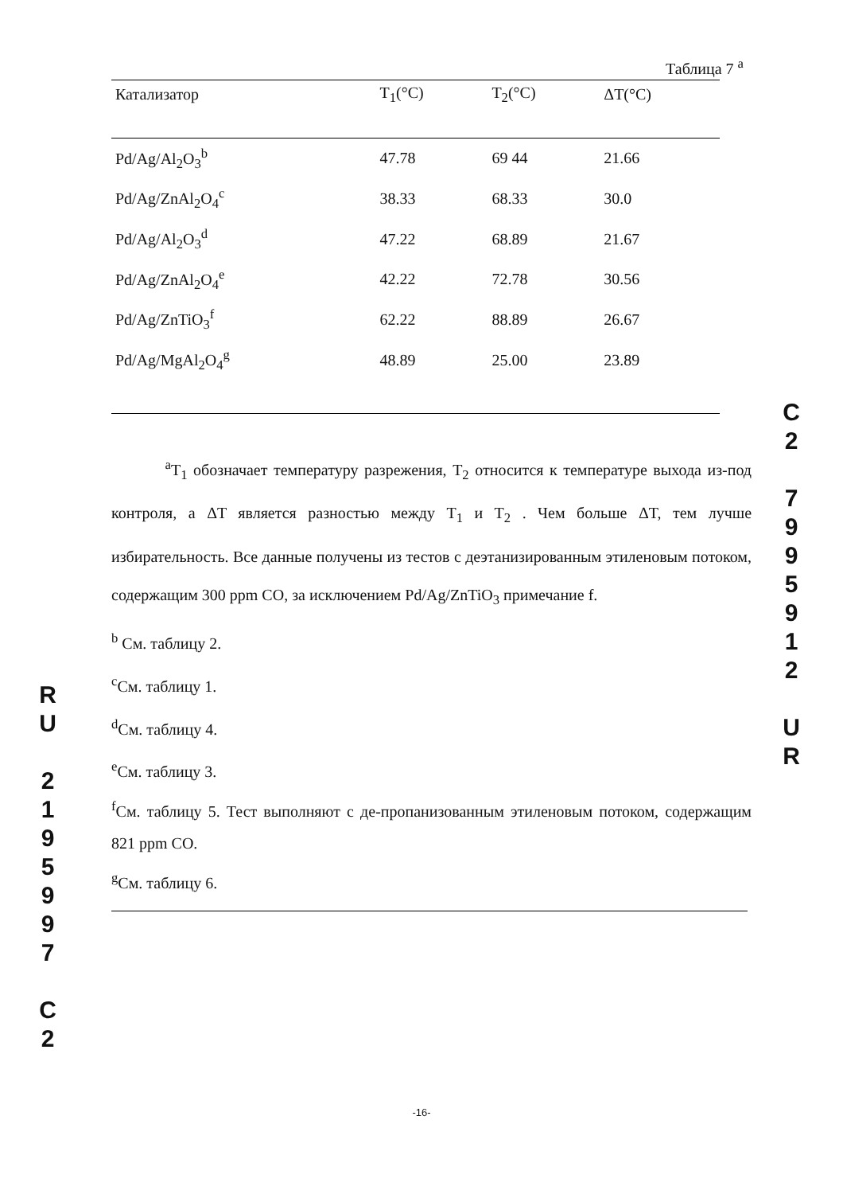Таблица 7 <sup>a</sup>
| Катализатор | T<sub>1</sub>(°C) | T<sub>2</sub>(°C) | ΔT(°C) |
| --- | --- | --- | --- |
| Pd/Ag/Al<sub>2</sub>O<sub>3</sub><sup>b</sup> | 47.78 | 69 44 | 21.66 |
| Pd/Ag/ZnAl<sub>2</sub>O<sub>4</sub><sup>c</sup> | 38.33 | 68.33 | 30.0 |
| Pd/Ag/Al<sub>2</sub>O<sub>3</sub><sup>d</sup> | 47.22 | 68.89 | 21.67 |
| Pd/Ag/ZnAl<sub>2</sub>O<sub>4</sub><sup>e</sup> | 42.22 | 72.78 | 30.56 |
| Pd/Ag/ZnTiO<sub>3</sub><sup>f</sup> | 62.22 | 88.89 | 26.67 |
| Pd/Ag/MgAl<sub>2</sub>O<sub>4</sub><sup>g</sup> | 48.89 | 25.00 | 23.89 |
<sup>a</sup> T<sub>1</sub> обозначает температуру разрежения, T<sub>2</sub> относится к температуре выхода из-под контроля, а ΔT является разностью между T<sub>1</sub> и T<sub>2</sub> . Чем больше ΔT, тем лучше избирательность. Все данные получены из тестов с деэтанизированным этиленовым потоком, содержащим 300 ppm CO, за исключением Pd/Ag/ZnTiO<sub>3</sub> примечание f.
<sup>b</sup> См. таблицу 2.
<sup>c</sup> См. таблицу 1.
<sup>d</sup> См. таблицу 4.
<sup>e</sup> См. таблицу 3.
<sup>f</sup> См. таблицу 5. Тест выполняют с де-пропанизованным этиленовым потоком, содержащим 821 ppm CO.
<sup>g</sup> См. таблицу 6.
R
U
2
1
9
5
9
9
7
C
2
C
2
7
9
9
5
9
1
2
U
R
-16-